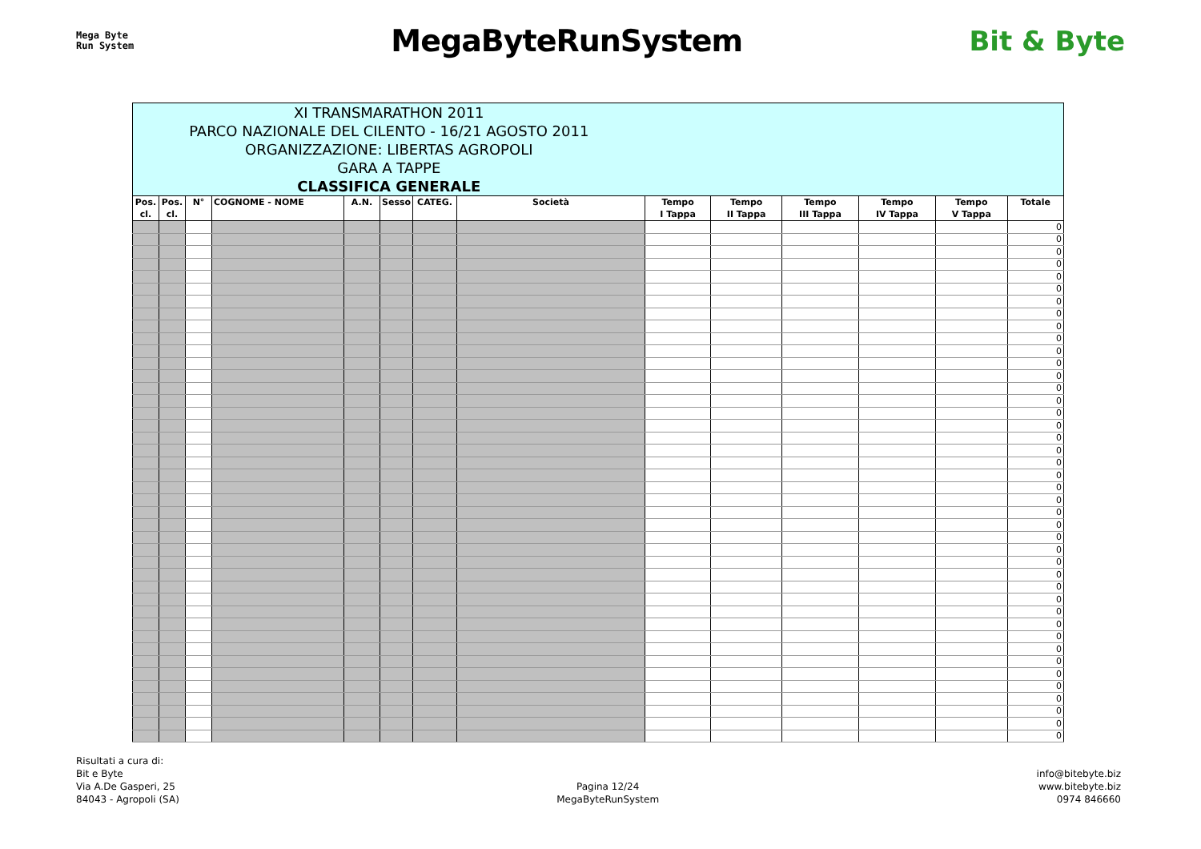Mega Byte
Run System
MegaByteRunSystem Bit & Byte
| XI TRANSMARATHON 2011 PARCO NAZIONALE DEL CILENTO - 16/21 AGOSTO 2011 ORGANIZZAZIONE: LIBERTAS AGROPOLI GARA A TAPPE CLASSIFICA GENERALE | | | | | | | | | | | | | |
| Pos. cl. | Pos. cl. | N° | COGNOME - NOME | A.N. | Sesso | CATEG. | Società | Tempo I Tappa | Tempo II Tappa | Tempo III Tappa | Tempo IV Tappa | Tempo V Tappa | Totale |
| | | | | | | | | | | | | | 0 |
| | | | | | | | | | | | | | 0 |
| | | | | | | | | | | | | | 0 |
| | | | | | | | | | | | | | 0 |
| | | | | | | | | | | | | | 0 |
| | | | | | | | | | | | | | 0 |
| | | | | | | | | | | | | | 0 |
| | | | | | | | | | | | | | 0 |
| | | | | | | | | | | | | | 0 |
| | | | | | | | | | | | | | 0 |
| | | | | | | | | | | | | | 0 |
| | | | | | | | | | | | | | 0 |
| | | | | | | | | | | | | | 0 |
| | | | | | | | | | | | | | 0 |
| | | | | | | | | | | | | | 0 |
| | | | | | | | | | | | | | 0 |
| | | | | | | | | | | | | | 0 |
| | | | | | | | | | | | | | 0 |
| | | | | | | | | | | | | | 0 |
| | | | | | | | | | | | | | 0 |
| | | | | | | | | | | | | | 0 |
| | | | | | | | | | | | | | 0 |
| | | | | | | | | | | | | | 0 |
| | | | | | | | | | | | | | 0 |
| | | | | | | | | | | | | | 0 |
| | | | | | | | | | | | | | 0 |
| | | | | | | | | | | | | | 0 |
| | | | | | | | | | | | | | 0 |
| | | | | | | | | | | | | | 0 |
| | | | | | | | | | | | | | 0 |
| | | | | | | | | | | | | | 0 |
| | | | | | | | | | | | | | 0 |
| | | | | | | | | | | | | | 0 |
| | | | | | | | | | | | | | 0 |
| | | | | | | | | | | | | | 0 |
| | | | | | | | | | | | | | 0 |
| | | | | | | | | | | | | | 0 |
| | | | | | | | | | | | | | 0 |
| | | | | | | | | | | | | | 0 |
| | | | | | | | | | | | | | 0 |
| | | | | | | | | | | | | | 0 |
| | | | | | | | | | | | | | 0 |
Risultati a cura di:
Bit e Byte
Via A.De Gasperi, 25
84043 - Agropoli (SA)
Pagina 12/24
MegaByteRunSystem
info@bitebyte.biz
www.bitebyte.biz
0974 846660